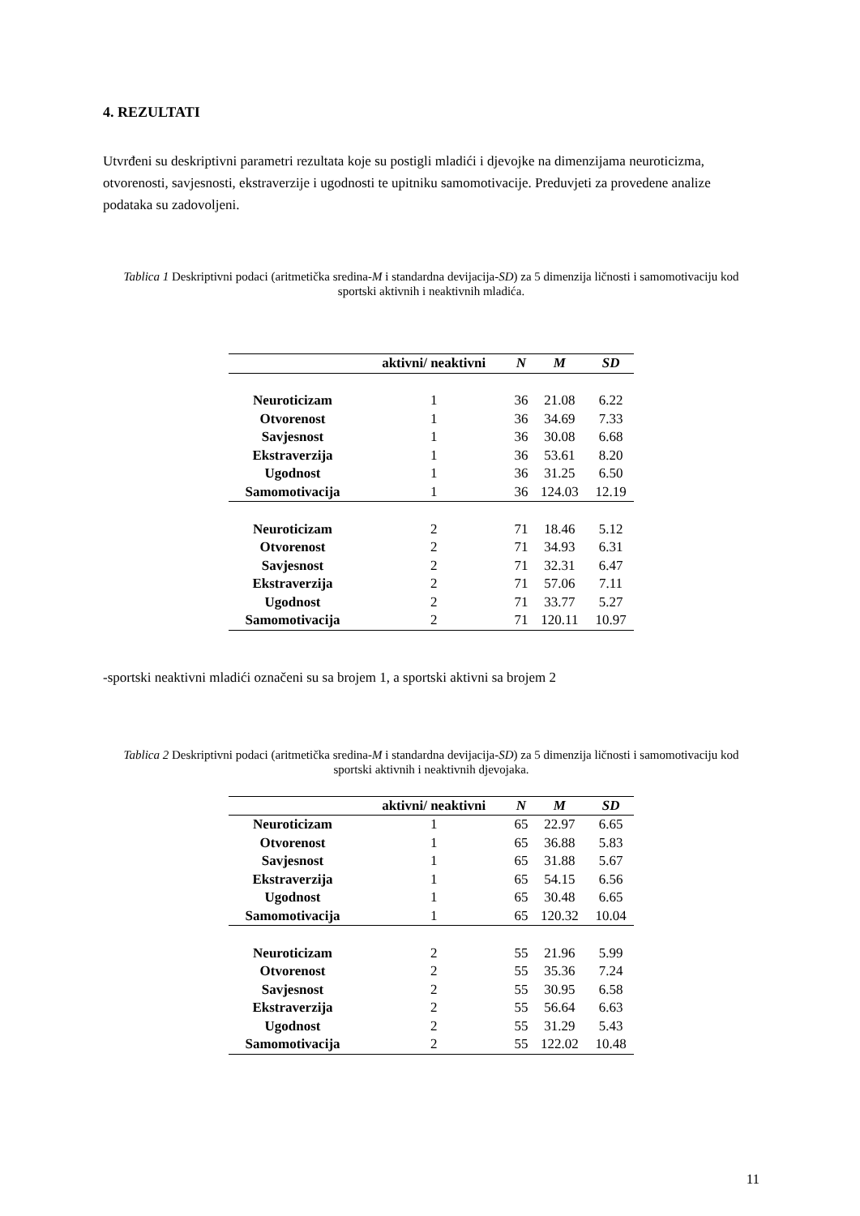4. REZULTATI
Utvrđeni su deskriptivni parametri rezultata koje su postigli mladići i djevojke na dimenzijama neuroticizma, otvorenosti, savjesnosti, ekstraverzije i ugodnosti te upitniku samomotivacije. Preduvjeti za provedene analize podataka su zadovoljeni.
Tablica 1 Deskriptivni podaci (aritmetička sredina-M i standardna devijacija-SD) za 5 dimenzija ličnosti i samomotivaciju kod sportski aktivnih i neaktivnih mladića.
| | aktivni/ neaktivni | N | M | SD |
| --- | --- | --- | --- | --- |
| Neuroticizam | 1 | 36 | 21.08 | 6.22 |
| Otvorenost | 1 | 36 | 34.69 | 7.33 |
| Savjesnost | 1 | 36 | 30.08 | 6.68 |
| Ekstraverzija | 1 | 36 | 53.61 | 8.20 |
| Ugodnost | 1 | 36 | 31.25 | 6.50 |
| Samomotivacija | 1 | 36 | 124.03 | 12.19 |
| Neuroticizam | 2 | 71 | 18.46 | 5.12 |
| Otvorenost | 2 | 71 | 34.93 | 6.31 |
| Savjesnost | 2 | 71 | 32.31 | 6.47 |
| Ekstraverzija | 2 | 71 | 57.06 | 7.11 |
| Ugodnost | 2 | 71 | 33.77 | 5.27 |
| Samomotivacija | 2 | 71 | 120.11 | 10.97 |
-sportski neaktivni mladići označeni su sa brojem 1, a sportski aktivni sa brojem 2
Tablica 2 Deskriptivni podaci (aritmetička sredina-M i standardna devijacija-SD) za 5 dimenzija ličnosti i samomotivaciju kod sportski aktivnih i neaktivnih djevojaka.
| | aktivni/ neaktivni | N | M | SD |
| --- | --- | --- | --- | --- |
| Neuroticizam | 1 | 65 | 22.97 | 6.65 |
| Otvorenost | 1 | 65 | 36.88 | 5.83 |
| Savjesnost | 1 | 65 | 31.88 | 5.67 |
| Ekstraverzija | 1 | 65 | 54.15 | 6.56 |
| Ugodnost | 1 | 65 | 30.48 | 6.65 |
| Samomotivacija | 1 | 65 | 120.32 | 10.04 |
| Neuroticizam | 2 | 55 | 21.96 | 5.99 |
| Otvorenost | 2 | 55 | 35.36 | 7.24 |
| Savjesnost | 2 | 55 | 30.95 | 6.58 |
| Ekstraverzija | 2 | 55 | 56.64 | 6.63 |
| Ugodnost | 2 | 55 | 31.29 | 5.43 |
| Samomotivacija | 2 | 55 | 122.02 | 10.48 |
11